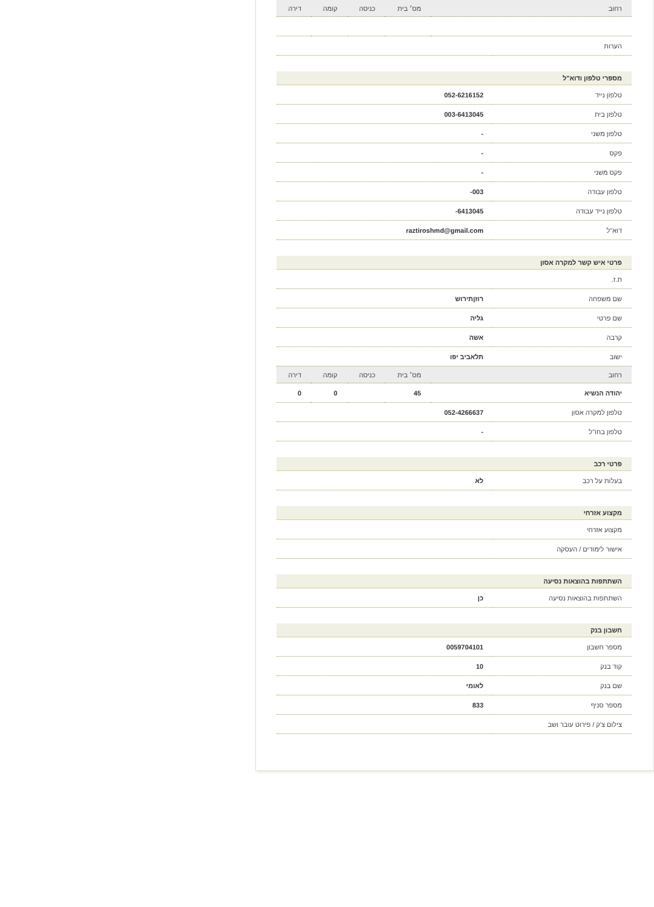| רחוב | מס׳ בית | כניסה | קומה | דירה |
| --- | --- | --- | --- | --- |
| הערות | |
מספרי טלפון ודוא"ל
| טלפון נייד | 052-6216152 |
| טלפון בית | 003-6413045 |
| טלפון משני | - |
| פקס | - |
| פקס משני | - |
| טלפון עבודה | 003- |
| טלפון נייד עבודה | 6413045- |
| דוא"ל | raztiroshmd@gmail.com |
פרטי איש קשר למקרה אסון
| ת.ז. | |
| שם משפחה | רוזןתירוש |
| שם פרטי | גליה |
| קרבה | אשה |
| ישוב | תלאביב יפו |
| רחוב | מס׳ בית | כניסה | קומה | דירה |
| --- | --- | --- | --- | --- |
| יהודה הנשיא | 45 | | 0 | 0 |
| טלפון למקרה אסון | 052-4266637 |
| טלפון בחו"ל | - |
פרטי רכב
| בעלות על רכב | לא |
מקצוע אזרחי
| מקצוע אזרחי | |
| אישור לימודים / העסקה | |
השתתפות בהוצאות נסיעה
| השתתפות בהוצאות נסיעה | כן |
חשבון בנק
| מספר חשבון | 0059704101 |
| קוד בנק | 10 |
| שם בנק | לאומי |
| מספר סניף | 833 |
| צילום צ'ק / פירוט עובר ושב | |